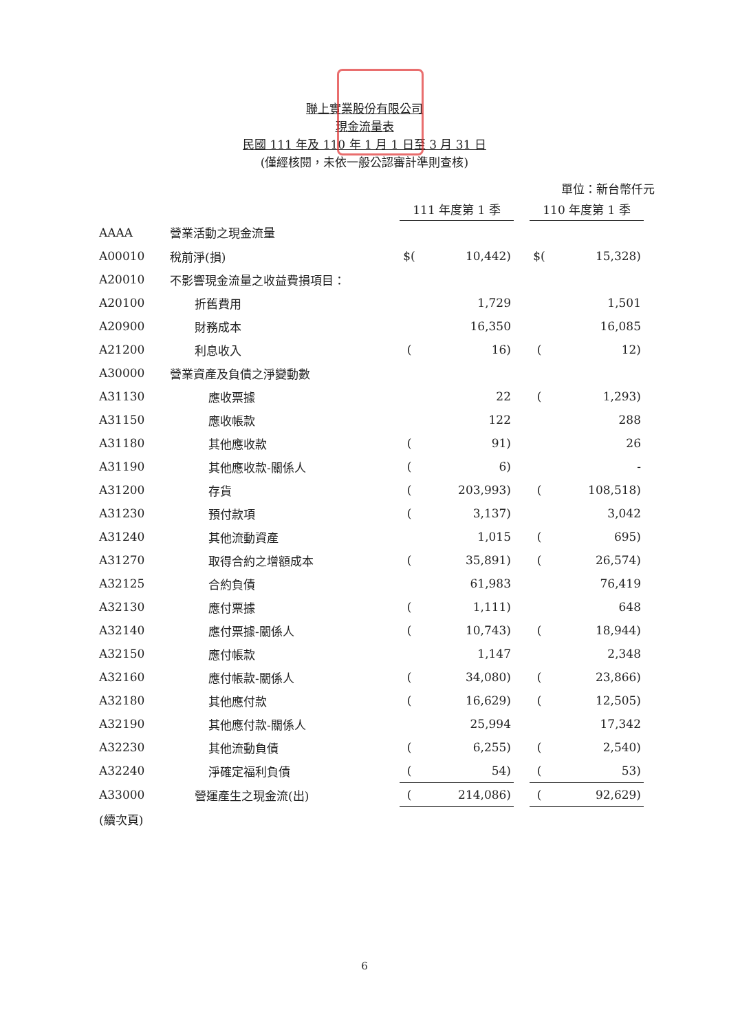聯上實業股份有限公司
現金流量表
民國 111 年及 110 年 1 月 1 日至 3 月 31 日
(僅經核閱，未依一般公認審計準則查核)
單位：新台幣仟元
| | | 111 年度第 1 季 | | | 110 年度第 1 季 | |
| --- | --- | --- | --- | --- | --- | --- |
| AAAA | 營業活動之現金流量 | | | | | |
| A00010 | 稅前淨(損) | $( | 10,442) | | $( | 15,328) |
| A20010 | 不影響現金流量之收益費損項目： | | | | | |
| A20100 | 折舊費用 | | 1,729 | | | 1,501 |
| A20900 | 財務成本 | | 16,350 | | | 16,085 |
| A21200 | 利息收入 | ( | 16) | | ( | 12) |
| A30000 | 營業資產及負債之淨變動數 | | | | | |
| A31130 | 應收票據 | | 22 | | ( | 1,293) |
| A31150 | 應收帳款 | | 122 | | | 288 |
| A31180 | 其他應收款 | ( | 91) | | | 26 |
| A31190 | 其他應收款-關係人 | ( | 6) | | | - |
| A31200 | 存貨 | ( | 203,993) | | ( | 108,518) |
| A31230 | 預付款項 | ( | 3,137) | | | 3,042 |
| A31240 | 其他流動資產 | | 1,015 | | ( | 695) |
| A31270 | 取得合約之增額成本 | ( | 35,891) | | ( | 26,574) |
| A32125 | 合約負債 | | 61,983 | | | 76,419 |
| A32130 | 應付票據 | ( | 1,111) | | | 648 |
| A32140 | 應付票據-關係人 | ( | 10,743) | | ( | 18,944) |
| A32150 | 應付帳款 | | 1,147 | | | 2,348 |
| A32160 | 應付帳款-關係人 | ( | 34,080) | | ( | 23,866) |
| A32180 | 其他應付款 | ( | 16,629) | | ( | 12,505) |
| A32190 | 其他應付款-關係人 | | 25,994 | | | 17,342 |
| A32230 | 其他流動負債 | ( | 6,255) | | ( | 2,540) |
| A32240 | 淨確定福利負債 | ( | 54) | | ( | 53) |
| A33000 | 營運產生之現金流(出) | ( | 214,086) | | ( | 92,629) |
| (續次頁) | | | | | | |
6